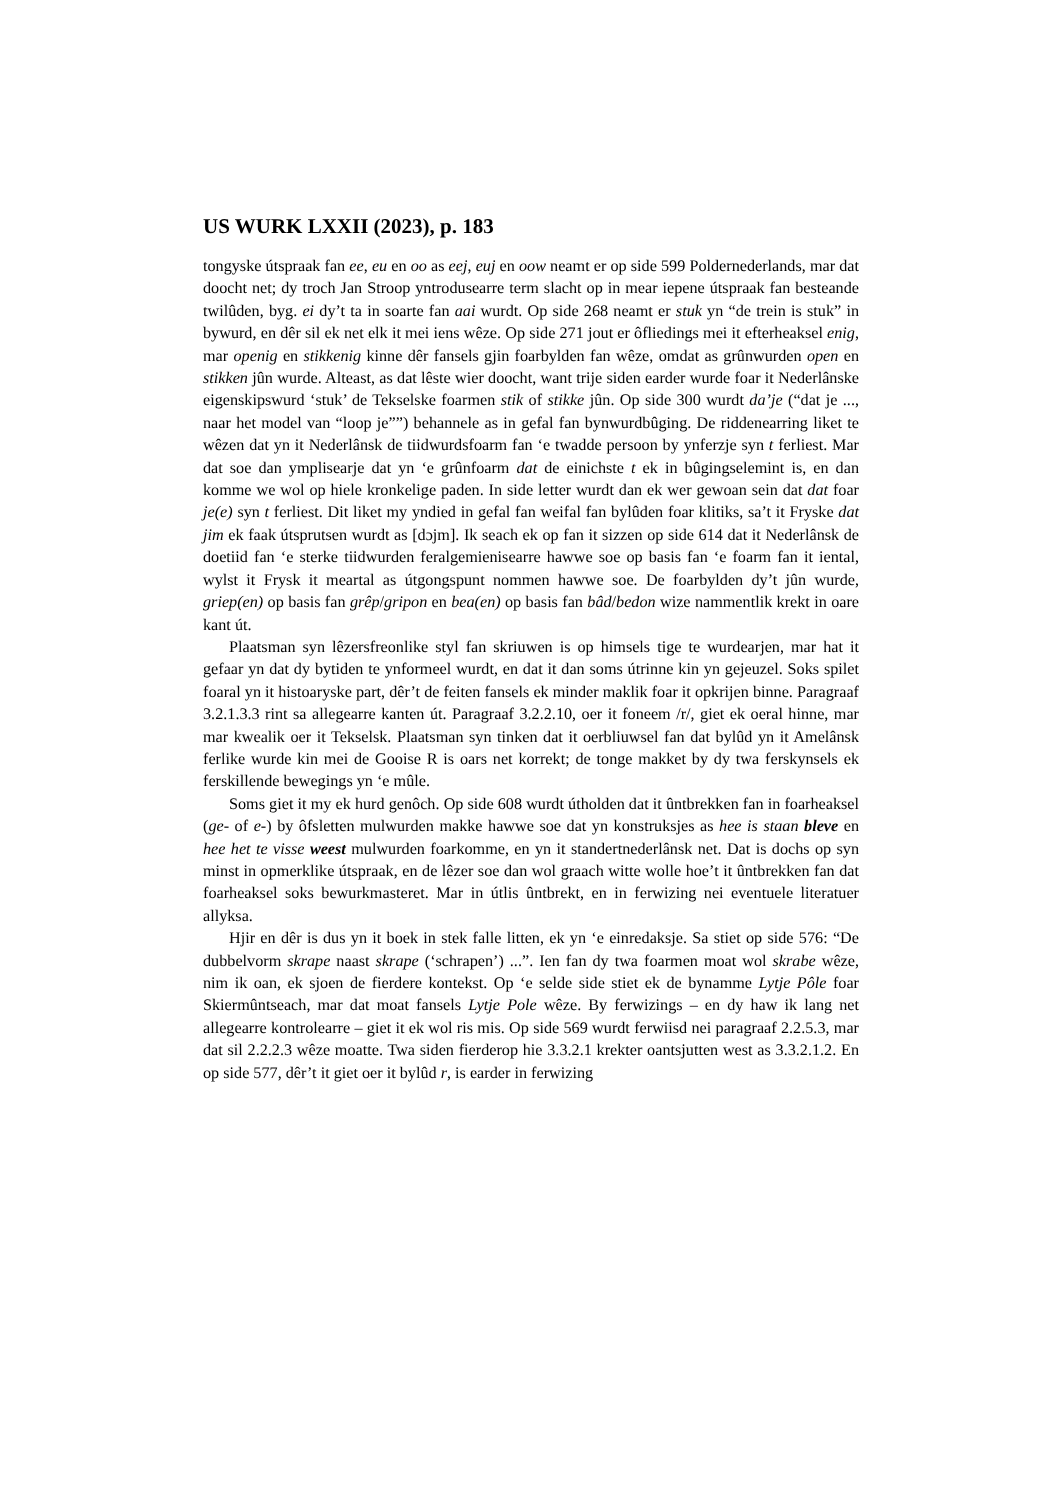US WURK LXXII (2023), p. 183
tongyske útspraak fan ee, eu en oo as eej, euj en oow neamt er op side 599 Poldernederlands, mar dat doocht net; dy troch Jan Stroop yntrodusearre term slacht op in mear iepene útspraak fan besteande twilûden, byg. ei dy’t ta in soarte fan aai wurdt. Op side 268 neamt er stuk yn “de trein is stuk” in bywurd, en dêr sil ek net elk it mei iens wêze. Op side 271 jout er ôfliedings mei it efterheaksel enig, mar openig en stikkenig kinne dêr fansels gjin foarbylden fan wêze, omdat as grûnwurden open en stikken jûn wurde. Alteast, as dat lêste wier doocht, want trije siden earder wurde foar it Nederlânske eigenskipswurd ‘stuk’ de Tekselske foarmen stik of stikke jûn. Op side 300 wurdt da’je (“dat je ..., naar het model van “loop je””) behannele as in gefal fan bynwurdbûging. De riddenearring liket te wêzen dat yn it Nederlânsk de tiidwurdsfoarm fan ‘e twadde persoon by ynferzje syn t ferliest. Mar dat soe dan ymplisearje dat yn ‘e grûnfoarm dat de einichste t ek in bûgingselemint is, en dan komme we wol op hiele kronkelige paden. In side letter wurdt dan ek wer gewoan sein dat dat foar je(e) syn t ferliest. Dit liket my yndied in gefal fan weifal fan bylûden foar klitiks, sa’t it Fryske dat jim ek faak útsprutsen wurdt as [dɔjm]. Ik seach ek op fan it sizzen op side 614 dat it Nederlânsk de doetiid fan ‘e sterke tiidwurden feralgemienisearre hawwe soe op basis fan ‘e foarm fan it iental, wylst it Frysk it meartal as útgongspunt nommen hawwe soe. De foarbylden dy’t jûn wurde, griep(en) op basis fan grêp/gripon en bea(en) op basis fan bâd/bedon wize nammentlik krekt in oare kant út.
Plaatsman syn lêzersfreonlike styl fan skriuwen is op himsels tige te wurdearjen, mar hat it gefaar yn dat dy bytiden te ynformeel wurdt, en dat it dan soms útrinne kin yn gejeuzel. Soks spilet foaral yn it histoaryske part, dêr’t de feiten fansels ek minder maklik foar it opkrijen binne. Paragraaf 3.2.1.3.3 rint sa allegearre kanten út. Paragraaf 3.2.2.10, oer it foneem /r/, giet ek oeral hinne, mar mar kwealik oer it Tekselsk. Plaatsman syn tinken dat it oerbliuwsel fan dat bylûd yn it Amelânsk ferlike wurde kin mei de Gooise R is oars net korrekt; de tonge makket by dy twa ferskynsels ek ferskillende bewegings yn ‘e mûle.
Soms giet it my ek hurd genôch. Op side 608 wurdt útholden dat it ûntbrekken fan in foarheaksel (ge- of e-) by ôfsletten mulwurden makke hawwe soe dat yn konstruksjes as hee is staan bleve en hee het te visse weest mulwurden foarkomme, en yn it standertnederlânsk net. Dat is dochs op syn minst in opmerklike útspraak, en de lêzer soe dan wol graach witte wolle hoe’t it ûntbrekken fan dat foarheaksel soks bewurkmasteret. Mar in útlis ûntbrekt, en in ferwizing nei eventuele literatuer allyksa.
Hjir en dêr is dus yn it boek in stek falle litten, ek yn ‘e einredaksje. Sa stiet op side 576: “De dubbelvorm skrape naast skrape (‘schrapen’) ...”. Ien fan dy twa foarmen moat wol skrabe wêze, nim ik oan, ek sjoen de fierdere kontekst. Op ‘e selde side stiet ek de bynamme Lytje Pôle foar Skiermûntseach, mar dat moat fansels Lytje Pole wêze. By ferwizings – en dy haw ik lang net allegearre kontrolearre – giet it ek wol ris mis. Op side 569 wurdt ferwiisd nei paragraaf 2.2.5.3, mar dat sil 2.2.2.3 wêze moatte. Twa siden fierderop hie 3.3.2.1 krekter oantsjutten west as 3.3.2.1.2. En op side 577, dêr’t it giet oer it bylûd r, is earder in ferwizing